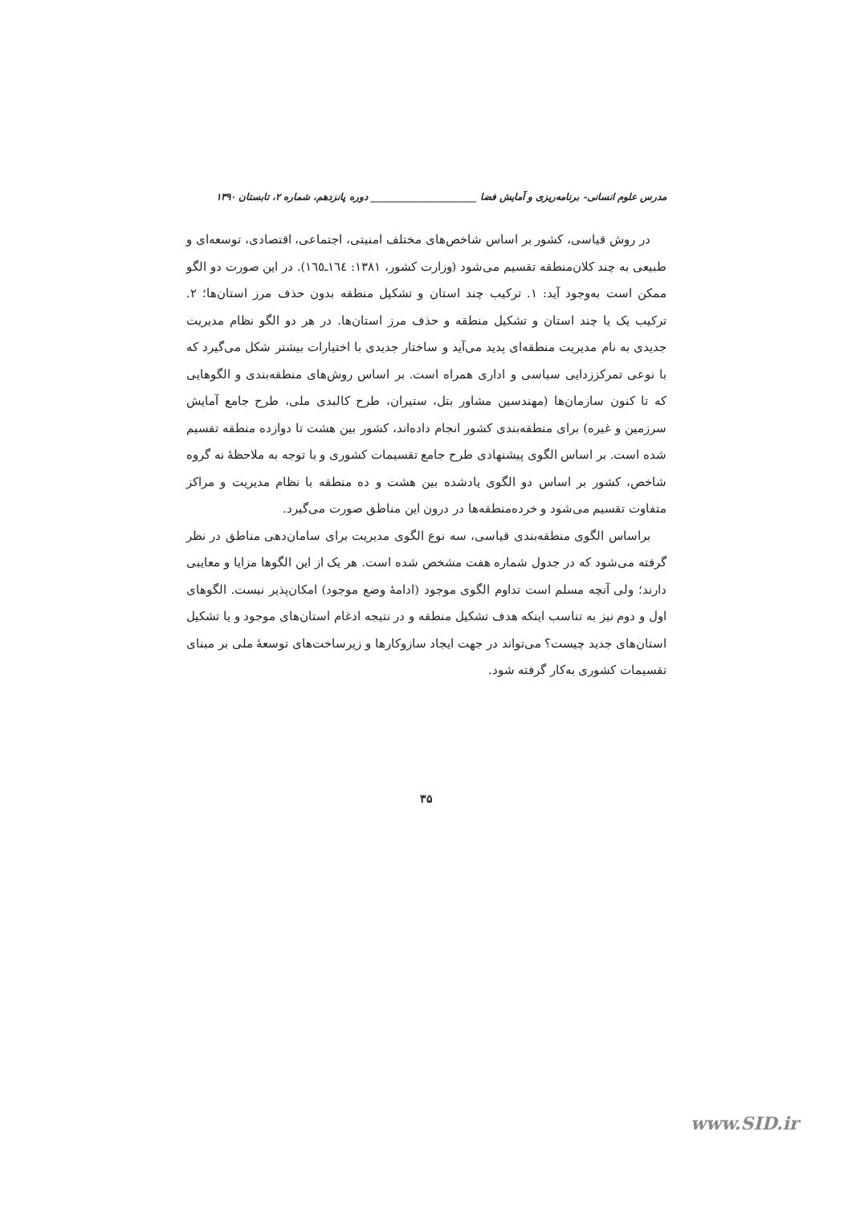مدرس علوم انسانی- برنامه‌ریزی و آمایش فضا ______________________ دوره پانزدهم، شماره ۲، تابستان ۱۳۹۰
در روش قیاسی، کشور بر اساس شاخص‌های مختلف امنیتی، اجتماعی، اقتصادی، توسعه‌ای و طبیعی به چند کلان‌منطقه تقسیم می‌شود (وزارت کشور، ۱۳۸۱: ۱٦٤ـ۱٦٥). در این صورت دو الگو ممکن است به‌وجود آید: ۱. ترکیب چند استان و تشکیل منطقه بدون حذف مرز استان‌ها؛ ۲. ترکیب یک یا چند استان و تشکیل منطقه و حذف مرز استان‌ها. در هر دو الگو نظام مدیریت جدیدی به نام مدیریت منطقه‌ای پدید می‌آید و ساختار جدیدی با اختیارات بیشتر شکل می‌گیرد که با نوعی تمرکززدایی سیاسی و اداری همراه است. بر اساس روش‌های منطقه‌بندی و الگوهایی که تا کنون سازمان‌ها (مهندسین مشاور بتل، ستیران، طرح کالبدی ملی، طرح جامع آمایش سرزمین و غیره) برای منطقه‌بندی کشور انجام داده‌اند، کشور بین هشت تا دوازده منطقه تقسیم شده است. بر اساس الگوی پیشنهادی طرح جامع تقسیمات کشوری و با توجه به ملاحظهٔ نه گروه شاخص، کشور بر اساس دو الگوی یادشده بین هشت و ده منطقه با نظام مدیریت و مراکز متفاوت تقسیم می‌شود و خرده‌منطقه‌ها در درون این مناطق صورت می‌گیرد.
براساس الگوی منطقه‌بندی قیاسی، سه نوع الگوی مدیریت برای سامان‌دهی مناطق در نظر گرفته می‌شود که در جدول شماره هفت مشخص شده است. هر یک از این الگوها مزایا و معایبی دارند؛ ولی آنچه مسلم است تداوم الگوی موجود (ادامهٔ وضع موجود) امکان‌پذیر نیست. الگوهای اول و دوم نیز به تناسب اینکه هدف تشکیل منطقه و در نتیجه ادغام استان‌های موجود و یا تشکیل استان‌های جدید چیست؟ می‌تواند در جهت ایجاد سازوکارها و زیرساخت‌های توسعهٔ ملی بر مبنای تقسیمات کشوری به‌کار گرفته شود.
۳۵
www.SID.ir